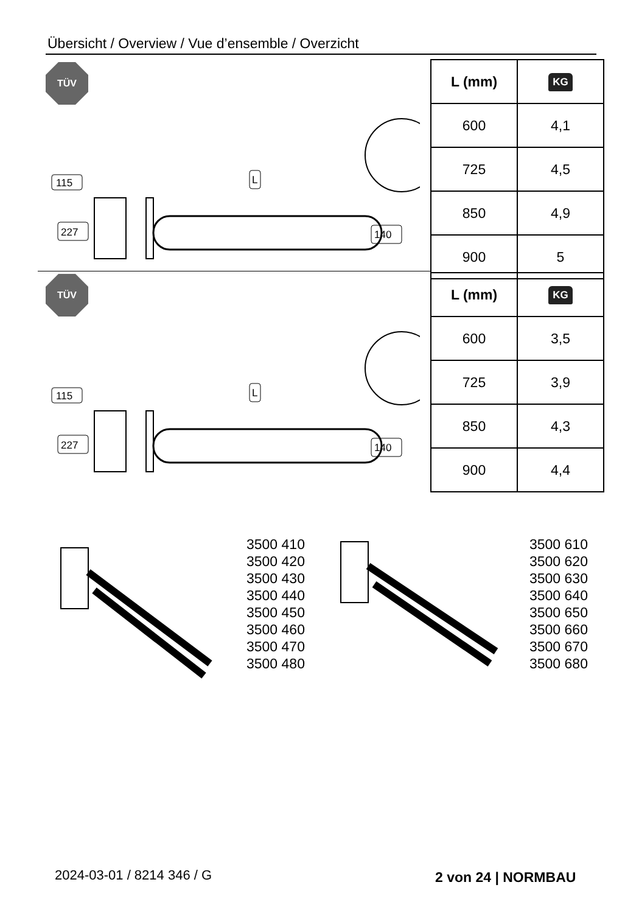Übersicht / Overview / Vue d’ensemble / Overzicht
TÜV
115
227
L
140
| L (mm) | KG |
| --- | --- |
| 600 | 4,1 |
| 725 | 4,5 |
| 850 | 4,9 |
| 900 | 5 |
TÜV
115
227
L
140
| L (mm) | KG |
| --- | --- |
| 600 | 3,5 |
| 725 | 3,9 |
| 850 | 4,3 |
| 900 | 4,4 |
3500 410
3500 420
3500 430
3500 440
3500 450
3500 460
3500 470
3500 480
3500 610
3500 620
3500 630
3500 640
3500 650
3500 660
3500 670
3500 680
2024-03-01 / 8214 346 / G 2 von 24 | NORMBAU